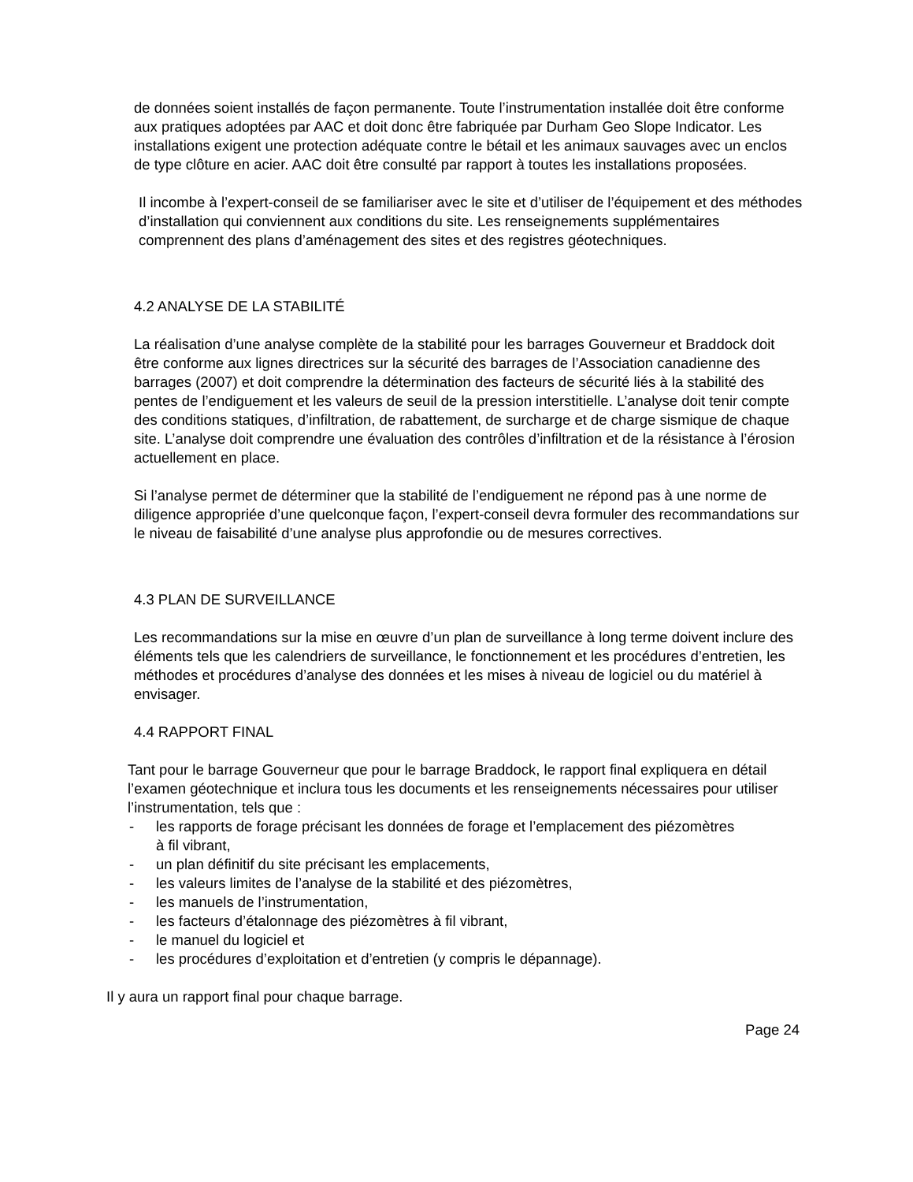de données soient installés de façon permanente. Toute l’instrumentation installée doit être conforme aux pratiques adoptées par AAC et doit donc être fabriquée par Durham Geo Slope Indicator. Les installations exigent une protection adéquate contre le bétail et les animaux sauvages avec un enclos de type clôture en acier. AAC doit être consulté par rapport à toutes les installations proposées.
Il incombe à l’expert-conseil de se familiariser avec le site et d’utiliser de l’équipement et des méthodes d’installation qui conviennent aux conditions du site. Les renseignements supplémentaires comprennent des plans d’aménagement des sites et des registres géotechniques.
4.2 ANALYSE DE LA STABILITÉ
La réalisation d’une analyse complète de la stabilité pour les barrages Gouverneur et Braddock doit être conforme aux lignes directrices sur la sécurité des barrages de l’Association canadienne des barrages (2007) et doit comprendre la détermination des facteurs de sécurité liés à la stabilité des pentes de l’endiguement et les valeurs de seuil de la pression interstitielle. L’analyse doit tenir compte des conditions statiques, d’infiltration, de rabattement, de surcharge et de charge sismique de chaque site. L’analyse doit comprendre une évaluation des contrôles d’infiltration et de la résistance à l’érosion actuellement en place.
Si l’analyse permet de déterminer que la stabilité de l’endiguement ne répond pas à une norme de diligence appropriée d’une quelconque façon, l’expert-conseil devra formuler des recommandations sur le niveau de faisabilité d’une analyse plus approfondie ou de mesures correctives.
4.3 PLAN DE SURVEILLANCE
Les recommandations sur la mise en œuvre d’un plan de surveillance à long terme doivent inclure des éléments tels que les calendriers de surveillance, le fonctionnement et les procédures d’entretien, les méthodes et procédures d’analyse des données et les mises à niveau de logiciel ou du matériel à envisager.
4.4 RAPPORT FINAL
Tant pour le barrage Gouverneur que pour le barrage Braddock, le rapport final expliquera en détail l’examen géotechnique et inclura tous les documents et les renseignements nécessaires pour utiliser l’instrumentation, tels que :
- les rapports de forage précisant les données de forage et l’emplacement des piézomètres à fil vibrant,
- un plan définitif du site précisant les emplacements,
- les valeurs limites de l’analyse de la stabilité et des piézomètres,
- les manuels de l’instrumentation,
- les facteurs d’étalonnage des piézomètres à fil vibrant,
- le manuel du logiciel et
- les procédures d’exploitation et d’entretien (y compris le dépannage).
Il y aura un rapport final pour chaque barrage.
Page 24